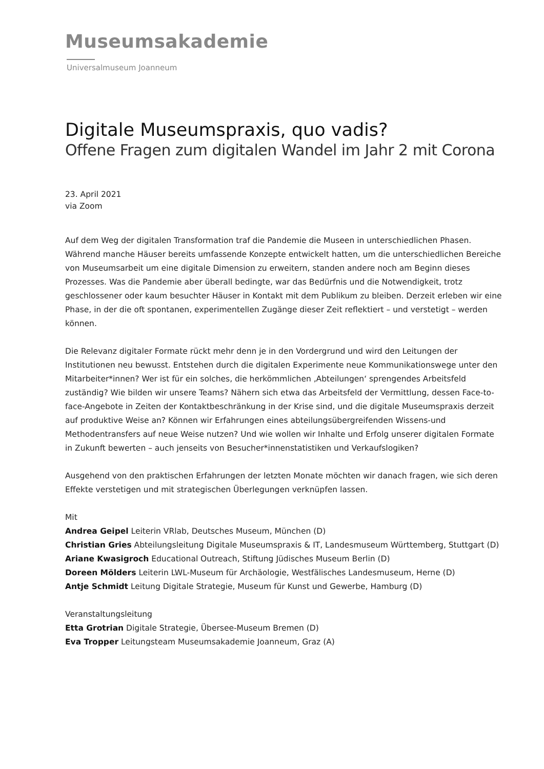Museumsakademie
Universalmuseum Joanneum
Digitale Museumspraxis, quo vadis?
Offene Fragen zum digitalen Wandel im Jahr 2 mit Corona
23. April 2021
via Zoom
Auf dem Weg der digitalen Transformation traf die Pandemie die Museen in unterschiedlichen Phasen. Während manche Häuser bereits umfassende Konzepte entwickelt hatten, um die unterschiedlichen Bereiche von Museumsarbeit um eine digitale Dimension zu erweitern, standen andere noch am Beginn dieses Prozesses. Was die Pandemie aber überall bedingte, war das Bedürfnis und die Notwendigkeit, trotz geschlossener oder kaum besuchter Häuser in Kontakt mit dem Publikum zu bleiben. Derzeit erleben wir eine Phase, in der die oft spontanen, experimentellen Zugänge dieser Zeit reflektiert – und verstetigt – werden können.
Die Relevanz digitaler Formate rückt mehr denn je in den Vordergrund und wird den Leitungen der Institutionen neu bewusst. Entstehen durch die digitalen Experimente neue Kommunikationswege unter den Mitarbeiter*innen? Wer ist für ein solches, die herkömmlichen ‚Abteilungen‘ sprengendes Arbeitsfeld zuständig? Wie bilden wir unsere Teams? Nähern sich etwa das Arbeitsfeld der Vermittlung, dessen Face-to-face-Angebote in Zeiten der Kontaktbeschränkung in der Krise sind, und die digitale Museumspraxis derzeit auf produktive Weise an? Können wir Erfahrungen eines abteilungsübergreifenden Wissens-und Methodentransfers auf neue Weise nutzen? Und wie wollen wir Inhalte und Erfolg unserer digitalen Formate in Zukunft bewerten – auch jenseits von Besucher*innenstatistiken und Verkaufslogiken?
Ausgehend von den praktischen Erfahrungen der letzten Monate möchten wir danach fragen, wie sich deren Effekte verstetigen und mit strategischen Überlegungen verknüpfen lassen.
Mit
Andrea Geipel Leiterin VRlab, Deutsches Museum, München (D)
Christian Gries Abteilungsleitung Digitale Museumspraxis & IT, Landesmuseum Württemberg, Stuttgart (D)
Ariane Kwasigroch Educational Outreach, Stiftung Jüdisches Museum Berlin (D)
Doreen Mölders Leiterin LWL-Museum für Archäologie, Westfälisches Landesmuseum, Herne (D)
Antje Schmidt Leitung Digitale Strategie, Museum für Kunst und Gewerbe, Hamburg (D)
Veranstaltungsleitung
Etta Grotrian Digitale Strategie, Übersee-Museum Bremen (D)
Eva Tropper Leitungsteam Museumsakademie Joanneum, Graz (A)